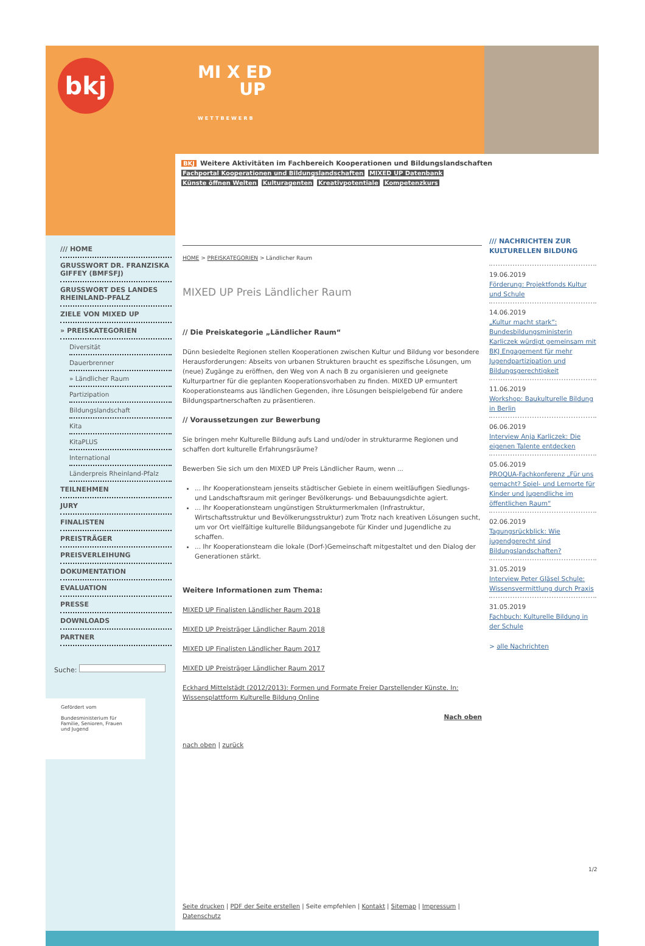bkj
MI X ED
UP
WETTBEWERB
BKJ Weitere Aktivitäten im Fachbereich Kooperationen und Bildungslandschaften
Fachportal Kooperationen und Bildungslandschaften MIXED UP Datenbank
Künste öffnen Welten Kulturagenten Kreativpotentiale Kompetenzkurs
/// HOME
GRUSSWORT DR. FRANZISKA GIFFEY (BMFSFJ)
GRUSSWORT DES LANDES RHEINLAND-PFALZ
ZIELE VON MIXED UP
» PREISKATEGORIEN
Diversität
Dauerbrenner
» Ländlicher Raum
Partizipation
Bildungslandschaft
Kita
KitaPLUS
International
Länderpreis Rheinland-Pfalz
TEILNEHMEN
JURY
FINALISTEN
PREISTRÄGER
PREISVERLEIHUNG
DOKUMENTATION
EVALUATION
PRESSE
DOWNLOADS
PARTNER
Suche:
Gefördert vom
Bundesministerium für Familie, Senioren, Frauen und Jugend
HOME > PREISKATEGORIEN > Ländlicher Raum
MIXED UP Preis Ländlicher Raum
// Die Preiskategorie „Ländlicher Raum“
Dünn besiedelte Regionen stellen Kooperationen zwischen Kultur und Bildung vor besondere Herausforderungen: Abseits von urbanen Strukturen braucht es spezifische Lösungen, um (neue) Zugänge zu eröffnen, den Weg von A nach B zu organisieren und geeignete Kulturpartner für die geplanten Kooperationsvorhaben zu finden. MIXED UP ermuntert Kooperationsteams aus ländlichen Gegenden, ihre Lösungen beispielgebend für andere Bildungspartnerschaften zu präsentieren.
// Voraussetzungen zur Bewerbung
Sie bringen mehr Kulturelle Bildung aufs Land und/oder in strukturarme Regionen und schaffen dort kulturelle Erfahrungsräume?
Bewerben Sie sich um den MIXED UP Preis Ländlicher Raum, wenn ...
... Ihr Kooperationsteam jenseits städtischer Gebiete in einem weitläufigen Siedlungs- und Landschaftsraum mit geringer Bevölkerungs- und Bebauungsdichte agiert.
... Ihr Kooperationsteam ungünstigen Strukturmerkmalen (Infrastruktur, Wirtschaftsstruktur und Bevölkerungsstruktur) zum Trotz nach kreativen Lösungen sucht, um vor Ort vielfältige kulturelle Bildungsangebote für Kinder und Jugendliche zu schaffen.
... Ihr Kooperationsteam die lokale (Dorf-)Gemeinschaft mitgestaltet und den Dialog der Generationen stärkt.
Weitere Informationen zum Thema:
MIXED UP Finalisten Ländlicher Raum 2018
MIXED UP Preisträger Ländlicher Raum 2018
MIXED UP Finalisten Ländlicher Raum 2017
MIXED UP Preisträger Ländlicher Raum 2017
Eckhard Mittelstädt (2012/2013): Formen und Formate Freier Darstellender Künste. In: Wissensplattform Kulturelle Bildung Online
Nach oben
nach oben | zurück
Seite drucken | PDF der Seite erstellen | Seite empfehlen | Kontakt | Sitemap | Impressum | Datenschutz
/// NACHRICHTEN ZUR KULTURELLEN BILDUNG
19.06.2019
Förderung: Projektfonds Kultur und Schule
14.06.2019
„Kultur macht stark“: Bundesbildungsministerin Karliczek würdigt gemeinsam mit BKJ Engagement für mehr Jugendpartizipation und Bildungsgerechtigkeit
11.06.2019
Workshop: Baukulturelle Bildung in Berlin
06.06.2019
Interview Anja Karliczek: Die eigenen Talente entdecken
05.06.2019
PROQUA-Fachkonferenz „Für uns gemacht? Spiel- und Lernorte für Kinder und Jugendliche im öffentlichen Raum“
02.06.2019
Tagungsrückblick: Wie jugendgerecht sind Bildungslandschaften?
31.05.2019
Interview Peter Gläsel Schule: Wissensvermittlung durch Praxis
31.05.2019
Fachbuch: Kulturelle Bildung in der Schule
> alle Nachrichten
1/2